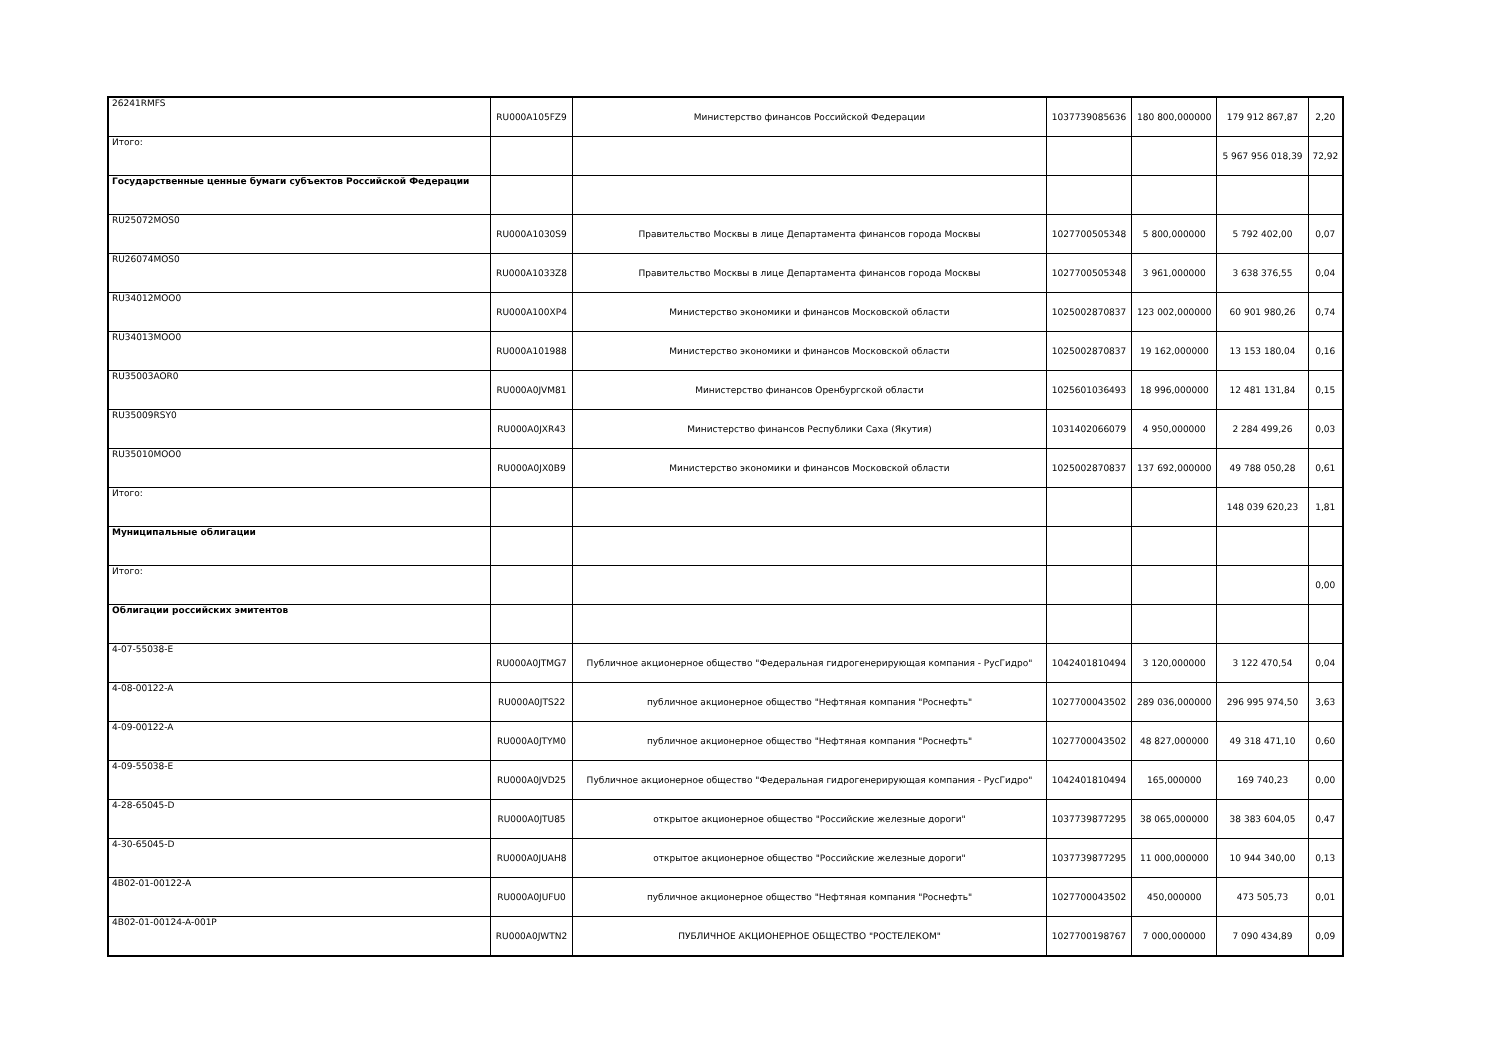| 26241RMFS | RU000A105FZ9 | Министерство финансов Российской Федерации | 1037739085636 | 180 800,000000 | 179 912 867,87 | 2,20 |
| Итого: | | | | | 5 967 956 018,39 | 72,92 |
| Государственные ценные бумаги субъектов Российской Федерации | | | | | | |
| RU25072MOS0 | RU000A1030S9 | Правительство Москвы в лице Департамента финансов города Москвы | 1027700505348 | 5 800,000000 | 5 792 402,00 | 0,07 |
| RU26074MOS0 | RU000A1033Z8 | Правительство Москвы в лице Департамента финансов города Москвы | 1027700505348 | 3 961,000000 | 3 638 376,55 | 0,04 |
| RU34012MOO0 | RU000A100XP4 | Министерство экономики и финансов Московской области | 1025002870837 | 123 002,000000 | 60 901 980,26 | 0,74 |
| RU34013MOO0 | RU000A101988 | Министерство экономики и финансов Московской области | 1025002870837 | 19 162,000000 | 13 153 180,04 | 0,16 |
| RU35003AOR0 | RU000A0JVM81 | Министерство финансов Оренбургской области | 1025601036493 | 18 996,000000 | 12 481 131,84 | 0,15 |
| RU35009RSY0 | RU000A0JXR43 | Министерство финансов Республики Саха (Якутия) | 1031402066079 | 4 950,000000 | 2 284 499,26 | 0,03 |
| RU35010MOO0 | RU000A0JX0B9 | Министерство экономики и финансов Московской области | 1025002870837 | 137 692,000000 | 49 788 050,28 | 0,61 |
| Итого: | | | | | 148 039 620,23 | 1,81 |
| Муниципальные облигации | | | | | | |
| Итого: | | | | | | 0,00 |
| Облигации российских эмитентов | | | | | | |
| 4-07-55038-E | RU000A0JTMG7 | Публичное акционерное общество "Федеральная гидрогенерирующая компания - РусГидро" | 1042401810494 | 3 120,000000 | 3 122 470,54 | 0,04 |
| 4-08-00122-A | RU000A0JTS22 | публичное акционерное общество "Нефтяная компания "Роснефть" | 1027700043502 | 289 036,000000 | 296 995 974,50 | 3,63 |
| 4-09-00122-A | RU000A0JTYM0 | публичное акционерное общество "Нефтяная компания "Роснефть" | 1027700043502 | 48 827,000000 | 49 318 471,10 | 0,60 |
| 4-09-55038-E | RU000A0JVD25 | Публичное акционерное общество "Федеральная гидрогенерирующая компания - РусГидро" | 1042401810494 | 165,000000 | 169 740,23 | 0,00 |
| 4-28-65045-D | RU000A0JTU85 | открытое акционерное общество "Российские железные дороги" | 1037739877295 | 38 065,000000 | 38 383 604,05 | 0,47 |
| 4-30-65045-D | RU000A0JUAH8 | открытое акционерное общество "Российские железные дороги" | 1037739877295 | 11 000,000000 | 10 944 340,00 | 0,13 |
| 4B02-01-00122-A | RU000A0JUFU0 | публичное акционерное общество "Нефтяная компания "Роснефть" | 1027700043502 | 450,000000 | 473 505,73 | 0,01 |
| 4B02-01-00124-A-001P | RU000A0JWTN2 | ПУБЛИЧНОЕ АКЦИОНЕРНОЕ ОБЩЕСТВО "РОСТЕЛЕКОМ" | 1027700198767 | 7 000,000000 | 7 090 434,89 | 0,09 |